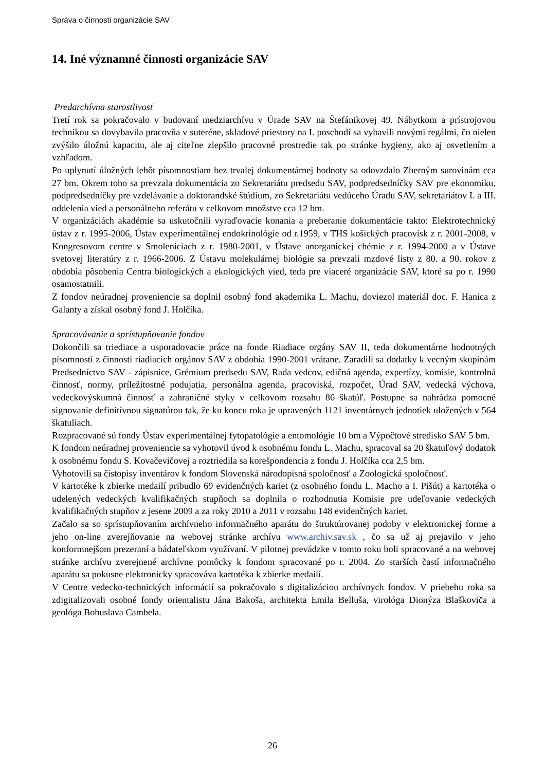Správa o činnosti organizácie SAV
14. Iné významné činnosti organizácie SAV
Predarchívna starostlivosť
Tretí rok sa pokračovalo v budovaní medziarchívu v Úrade SAV na Štefánikovej 49. Nábytkom a prístrojovou technikou sa dovybavila pracovňa v suteréne, skladové priestory na I. poschodí sa vybavili novými regálmi, čo nielen zvýšilo úložnú kapacitu, ale aj citeľne zlepšilo pracovné prostredie tak po stránke hygieny, ako aj osvetlením a vzhľadom.
Po uplynutí úložných lehôt písomnostiam bez trvalej dokumentárnej hodnoty sa odovzdalo Zberným surovinám cca 27 bm. Okrem toho sa prevzala dokumentácia zo Sekretariátu predsedu SAV, podpredsedníčky SAV pre ekonomiku, podpredsedníčky pre vzdelávanie a doktorandské štúdium, zo Sekretariátu vedúceho Úradu SAV, sekretariátov I. a III. oddelenia vied a personálneho referátu v celkovom množstve cca 12 bm.
V organizáciách akadémie sa uskutočnili vyraďovacie konania a preberanie dokumentácie takto: Elektrotechnický ústav z r. 1995-2006, Ústav experimentálnej endokrinológie od r.1959, v THS košických pracovísk z r. 2001-2008, v Kongresovom centre v Smoleniciach z r. 1980-2001, v Ústave anorganickej chémie z r. 1994-2000 a v Ústave svetovej literatúry z r. 1966-2006. Z Ústavu molekulárnej biológie sa prevzali mzdové listy z 80. a 90. rokov z obdobia pôsobenia Centra biologických a ekologických vied, teda pre viaceré organizácie SAV, ktoré sa po r. 1990 osamostatnili.
Z fondov neúradnej proveniencie sa doplnil osobný fond akademika L. Machu, doviezol materiál doc. F. Hanica z Galanty a získal osobný fond J. Holčíka.
Spracovávanie a sprístupňovanie fondov
Dokončili sa triediace a usporadovacie práce na fonde Riadiace orgány SAV II, teda dokumentárne hodnotných písomností z činnosti riadiacich orgánov SAV z obdobia 1990-2001 vrátane. Zaradili sa dodatky k vecným skupinám Predsedníctvo SAV - zápisnice, Grémium predsedu SAV, Rada vedcov, edičná agenda, expertízy, komisie, kontrolná činnosť, normy, príležitostné podujatia, personálna agenda, pracoviská, rozpočet, Úrad SAV, vedecká výchova, vedeckovýskumná činnosť a zahraničné styky v celkovom rozsahu 86 škatúľ. Postupne sa nahrádza pomocné signovanie definitívnou signatúrou tak, že ku koncu roka je upravených 1121 inventárnych jednotiek uložených v 564 škatuliach.
Rozpracované sú fondy Ústav experimentálnej fytopatológie a entomológie 10 bm a Výpočtové stredisko SAV 5 bm.
K fondom neúradnej proveniencie sa vyhotovil úvod k osobnému fondu L. Machu, spracoval sa 20 škatuľový dodatok k osobnému fondu S. Kovačevičovej a roztriedila sa korešpondencia z fondu J. Holčíka cca 2,5 bm.
Vyhotovili sa čistopisy inventárov k fondom Slovenská národopisná spoločnosť a Zoologická spoločnosť.
V kartotéke k zbierke medailí pribudlo 69 evidenčných kariet (z osobného fondu L. Macho a I. Pišút) a kartotéka o udelených vedeckých kvalifikačných stupňoch sa doplnila o rozhodnutia Komisie pre udeľovanie vedeckých kvalifikačných stupňov z jesene 2009 a za roky 2010 a 2011 v rozsahu 148 evidenčných kariet.
Začalo sa so sprístupňovaním archívneho informačného aparátu do štruktúrovanej podoby v elektronickej forme a jeho on-line zverejňovanie na webovej stránke archívu www.archiv.sav.sk , čo sa už aj prejavilo v jeho konformnejšom prezeraní a bádateľskom využívaní. V pilotnej prevádzke v tomto roku boli spracované a na webovej stránke archívu zverejnené archívne pomôcky k fondom spracované po r. 2004. Zo starších častí informačného aparátu sa pokusne elektronicky spracováva kartotéka k zbierke medailí.
V Centre vedecko-technických informácií sa pokračovalo s digitalizáciou archívnych fondov. V priebehu roka sa zdigitalizovali osobné fondy orientalistu Jána Bakoša, architekta Emila Belluša, virológa Dionýza Blaškoviča a geológa Bohuslava Cambela.
26